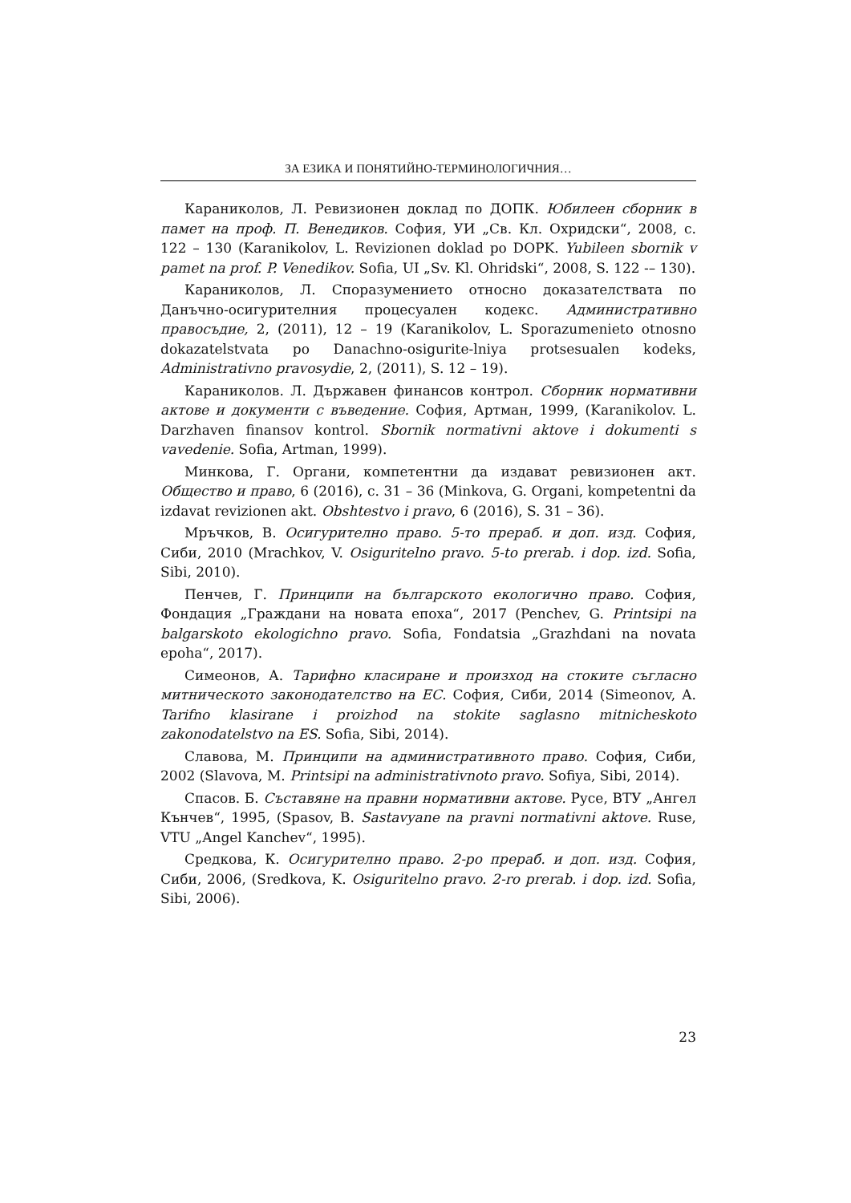ЗА ЕЗИКА И ПОНЯТИЙНО-ТЕРМИНОЛОГИЧНИЯ…
Караниколов, Л. Ревизионен доклад по ДОПК. Юбилеен сборник в памет на проф. П. Венедиков. София, УИ „Св. Кл. Охридски“, 2008, с. 122 – 130 (Karanikolov, L. Revizionen doklad po DOPK. Yubileen sbornik v pamet na prof. P. Venedikov. Sofia, UI „Sv. Kl. Ohridski“, 2008, S. 122 -– 130).
Караниколов, Л. Споразумението относно доказателствата по Данъчно-осигурителния процесуален кодекс. Административно правосъдие, 2, (2011), 12 – 19 (Karanikolov, L. Sporazumenieto otnosno dokazatelstvata po Danachno-osigurite-lniya protsesualen kodeks, Administrativno pravosydie, 2, (2011), S. 12 – 19).
Караниколов. Л. Държавен финансов контрол. Сборник нормативни актове и документи с въведение. София, Артман, 1999, (Karanikolov. L. Darzhaven finansov kontrol. Sbornik normativni aktove i dokumenti s vavedenie. Sofia, Artman, 1999).
Минкова, Г. Органи, компетентни да издават ревизионен акт. Общество и право, 6 (2016), с. 31 – 36 (Minkova, G. Organi, kompetentni da izdavat revizionen akt. Obshtestvo i pravo, 6 (2016), S. 31 – 36).
Мръчков, В. Осигурително право. 5-то прераб. и доп. изд. София, Сиби, 2010 (Mrachkov, V. Osiguritelno pravo. 5-to prerab. i dop. izd. Sofia, Sibi, 2010).
Пенчев, Г. Принципи на българското екологично право. София, Фондация „Граждани на новата епоха“, 2017 (Penchev, G. Printsipi na balgarskoto ekologichno pravo. Sofia, Fondatsia „Grazhdani na novata epoha“, 2017).
Симеонов, А. Тарифно класиране и произход на стоките съгласно митническото законодателство на ЕС. София, Сиби, 2014 (Simeonov, A. Tarifno klasirane i proizhod na stokite saglasno mitnicheskoto zakonodatelstvo na ES. Sofia, Sibi, 2014).
Славова, М. Принципи на административното право. София, Сиби, 2002 (Slavova, M. Printsipi na administrativnoto pravo. Sofiya, Sibi, 2014).
Спасов. Б. Съставяне на правни нормативни актове. Русе, ВТУ „Ангел Кънчев“, 1995, (Spasov, B. Sastavyane na pravni normativni aktove. Ruse, VTU „Angel Kanchev“, 1995).
Средкова, К. Осигурително право. 2-ро прераб. и доп. изд. София, Сиби, 2006, (Sredkova, K. Osiguritelno pravo. 2-ro prerab. i dop. izd. Sofia, Sibi, 2006).
23